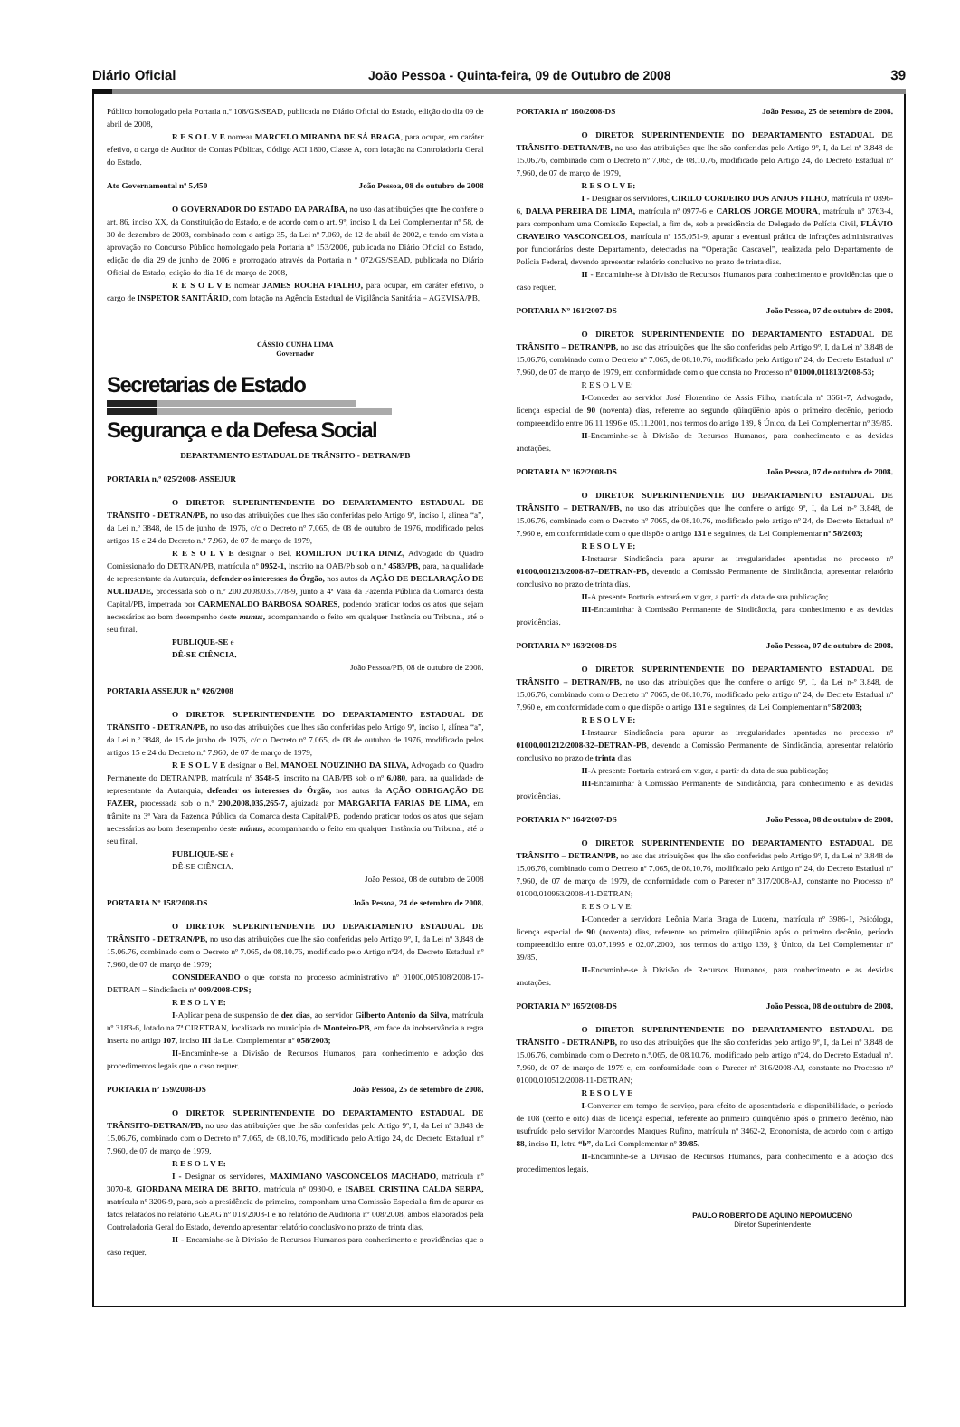Diário Oficial João Pessoa - Quinta-feira, 09 de Outubro de 2008 39
Público homologado pela Portaria n.º 108/GS/SEAD, publicada no Diário Oficial do Estado, edição do dia 09 de abril de 2008,
R E S O L V E nomear MARCELO MIRANDA DE SÁ BRAGA, para ocupar, em caráter efetivo, o cargo de Auditor de Contas Públicas, Código ACI 1800, Classe A, com lotação na Controladoria Geral do Estado.
Ato Governamental nº 5.450 João Pessoa, 08 de outubro de 2008
O GOVERNADOR DO ESTADO DA PARAÍBA, no uso das atribuições que lhe confere o art. 86, inciso XX, da Constituição do Estado, e de acordo com o art. 9º, inciso I, da Lei Complementar nº 58, de 30 de dezembro de 2003, combinado com o artigo 35, da Lei nº 7.069, de 12 de abril de 2002, e tendo em vista a aprovação no Concurso Público homologado pela Portaria nº 153/2006, publicada no Diário Oficial do Estado, edição do dia 29 de junho de 2006 e prorrogado através da Portaria n º 072/GS/SEAD, publicada no Diário Oficial do Estado, edição do dia 16 de março de 2008,
R E S O L V E nomear JAMES ROCHA FIALHO, para ocupar, em caráter efetivo, o cargo de INSPETOR SANITÁRIO, com lotação na Agência Estadual de Vigilância Sanitária – AGEVISA/PB.
CÁSSIO CUNHA LIMA
Governador
Secretarias de Estado
Segurança e da Defesa Social
DEPARTAMENTO ESTADUAL DE TRÂNSITO - DETRAN/PB
PORTARIA n.º 025/2008- ASSEJUR
O DIRETOR SUPERINTENDENTE DO DEPARTAMENTO ESTADUAL DE TRÂNSITO - DETRAN/PB, no uso das atribuições que lhes são conferidas pelo Artigo 9º, inciso I, alínea “a”, da Lei n.º 3848, de 15 de junho de 1976, c/c o Decreto nº 7.065, de 08 de outubro de 1976, modificado pelos artigos 15 e 24 do Decreto n.º 7.960, de 07 de março de 1979,
R E S O L V E designar o Bel. ROMILTON DUTRA DINIZ, Advogado do Quadro Comissionado do DETRAN/PB, matrícula nº 0952-1, inscrito na OAB/Pb sob o n.º 4583/PB, para, na qualidade de representante da Autarquia, defender os interesses do Órgão, nos autos da AÇÃO DE DECLARAÇÃO DE NULIDADE, processada sob o n.º 200.2008.035.778-9, junto a 4ª Vara da Fazenda Pública da Comarca desta Capital/PB, impetrada por CARMENALDO BARBOSA SOARES, podendo praticar todos os atos que sejam necessários ao bom desempenho deste munus, acompanhando o feito em qualquer Instância ou Tribunal, até o seu final.
PUBLIQUE-SE e
DÊ-SE CIÊNCIA.
João Pessoa/PB, 08 de outubro de 2008.
PORTARIA ASSEJUR n.º 026/2008
O DIRETOR SUPERINTENDENTE DO DEPARTAMENTO ESTADUAL DE TRÂNSITO - DETRAN/PB, no uso das atribuições que lhes são conferidas pelo Artigo 9º, inciso I, alínea “a”, da Lei n.º 3848, de 15 de junho de 1976, c/c o Decreto nº 7.065, de 08 de outubro de 1976, modificado pelos artigos 15 e 24 do Decreto n.º 7.960, de 07 de março de 1979,
R E S O L V E designar o Bel. MANOEL NOUZINHO DA SILVA, Advogado do Quadro Permanente do DETRAN/PB, matrícula nº 3548-5, inscrito na OAB/PB sob o nº 6.080, para, na qualidade de representante da Autarquia, defender os interesses do Órgão, nos autos da AÇÃO OBRIGAÇÃO DE FAZER, processada sob o n.º 200.2008.035.265-7, ajuizada por MARGARITA FARIAS DE LIMA, em trâmite na 3ª Vara da Fazenda Pública da Comarca desta Capital/PB, podendo praticar todos os atos que sejam necessários ao bom desempenho deste múnus, acompanhando o feito em qualquer Instância ou Tribunal, até o seu final.
PUBLIQUE-SE e
DÊ-SE CIÊNCIA.
João Pessoa, 08 de outubro de 2008
PORTARIA Nº 158/2008-DS João Pessoa, 24 de setembro de 2008.
O DIRETOR SUPERINTENDENTE DO DEPARTAMENTO ESTADUAL DE TRÂNSITO - DETRAN/PB, no uso das atribuições que lhe são conferidas pelo Artigo 9º, I, da Lei nº 3.848 de 15.06.76, combinado com o Decreto nº 7.065, de 08.10.76, modificado pelo Artigo nº24, do Decreto Estadual nº 7.960, de 07 de março de 1979;
CONSIDERANDO o que consta no processo administrativo nº 01000.005108/2008-17-DETRAN – Sindicância nº 009/2008-CPS;
R E S O L V E:
I-Aplicar pena de suspensão de dez dias, ao servidor Gilberto Antonio da Silva, matrícula nº 3183-6, lotado na 7ª CIRETRAN, localizada no município de Monteiro-PB, em face da inobservância a regra inserta no artigo 107, inciso III da Lei Complementar nº 058/2003;
II-Encaminhe-se a Divisão de Recursos Humanos, para conhecimento e adoção dos procedimentos legais que o caso requer.
PORTARIA nº 159/2008-DS João Pessoa, 25 de setembro de 2008.
O DIRETOR SUPERINTENDENTE DO DEPARTAMENTO ESTADUAL DE TRÂNSITO-DETRAN/PB, no uso das atribuições que lhe são conferidas pelo Artigo 9º, I, da Lei nº 3.848 de 15.06.76, combinado com o Decreto nº 7.065, de 08.10.76, modificado pelo Artigo 24, do Decreto Estadual nº 7.960, de 07 de março de 1979,
R E S O L V E:
I - Designar os servidores, MAXIMIANO VASCONCELOS MACHADO, matrícula nº 3070-8, GIORDANA MEIRA DE BRITO, matrícula nº 0930-0, e ISABEL CRISTINA CALDA SERPA, matrícula nº 3206-9, para, sob a presidência do primeiro, componham uma Comissão Especial a fim de apurar os fatos relatados no relatório GEAG nº 018/2008-I e no relatório de Auditoria nº 008/2008, ambos elaborados pela Controladoria Geral do Estado, devendo apresentar relatório conclusivo no prazo de trinta dias.
II - Encaminhe-se à Divisão de Recursos Humanos para conhecimento e providências que o caso requer.
PORTARIA nº 160/2008-DS João Pessoa, 25 de setembro de 2008.
O DIRETOR SUPERINTENDENTE DO DEPARTAMENTO ESTADUAL DE TRÂNSITO-DETRAN/PB, no uso das atribuições que lhe são conferidas pelo Artigo 9º, I, da Lei nº 3.848 de 15.06.76, combinado com o Decreto nº 7.065, de 08.10.76, modificado pelo Artigo 24, do Decreto Estadual nº 7.960, de 07 de março de 1979,
R E S O L V E:
I - Designar os servidores, CIRILO CORDEIRO DOS ANJOS FILHO, matrícula nº 0896-6, DALVA PEREIRA DE LIMA, matrícula nº 0977-6 e CARLOS JORGE MOURA, matrícula nº 3763-4, para componham uma Comissão Especial, a fim de, sob a presidência do Delegado de Polícia Civil, FLÁVIO CRAVEIRO VASCONCELOS, matrícula nº 155.051-9, apurar a eventual prática de infrações administrativas por funcionários deste Departamento, detectadas na “Operação Cascavel”, realizada pelo Departamento de Polícia Federal, devendo apresentar relatório conclusivo no prazo de trinta dias.
II - Encaminhe-se à Divisão de Recursos Humanos para conhecimento e providências que o caso requer.
PORTARIA Nº 161/2007-DS João Pessoa, 07 de outubro de 2008.
O DIRETOR SUPERINTENDENTE DO DEPARTAMENTO ESTADUAL DE TRÂNSITO – DETRAN/PB, no uso das atribuições que lhe são conferidas pelo Artigo 9º, I, da Lei nº 3.848 de 15.06.76, combinado com o Decreto nº 7.065, de 08.10.76, modificado pelo Artigo nº 24, do Decreto Estadual nº 7.960, de 07 de março de 1979, em conformidade com o que consta no Processo nº 01000.011813/2008-53;
R E S O L V E:
I-Conceder ao servidor José Florentino de Assis Filho, matrícula nº 3661-7, Advogado, licença especial de 90 (noventa) dias, referente ao segundo qüinqüênio após o primeiro decênio, período compreendido entre 06.11.1996 e 05.11.2001, nos termos do artigo 139, § Único, da Lei Complementar nº 39/85.
II-Encaminhe-se à Divisão de Recursos Humanos, para conhecimento e as devidas anotações.
PORTARIA Nº 162/2008-DS João Pessoa, 07 de outubro de 2008.
O DIRETOR SUPERINTENDENTE DO DEPARTAMENTO ESTADUAL DE TRÂNSITO – DETRAN/PB, no uso das atribuições que lhe confere o artigo 9º, I, da Lei n-º 3.848, de 15.06.76, combinado com o Decreto nº 7065, de 08.10.76, modificado pelo artigo nº 24, do Decreto Estadual nº 7.960 e, em conformidade com o que dispõe o artigo 131 e seguintes, da Lei Complementar nº 58/2003;
R E S O L V E:
I-Instaurar Sindicância para apurar as irregularidades apontadas no processo nº 01000.001213/2008-87–DETRAN-PB, devendo a Comissão Permanente de Sindicância, apresentar relatório conclusivo no prazo de trinta dias.
II-A presente Portaria entrará em vigor, a partir da data de sua publicação;
III-Encaminhar à Comissão Permanente de Sindicância, para conhecimento e as devidas providências.
PORTARIA Nº 163/2008-DS João Pessoa, 07 de outubro de 2008.
O DIRETOR SUPERINTENDENTE DO DEPARTAMENTO ESTADUAL DE TRÂNSITO – DETRAN/PB, no uso das atribuições que lhe confere o artigo 9º, I, da Lei n-º 3.848, de 15.06.76, combinado com o Decreto nº 7065, de 08.10.76, modificado pelo artigo nº 24, do Decreto Estadual nº 7.960 e, em conformidade com o que dispõe o artigo 131 e seguintes, da Lei Complementar nº 58/2003;
R E S O L V E:
I-Instaurar Sindicância para apurar as irregularidades apontadas no processo nº 01000.001212/2008-32–DETRAN-PB, devendo a Comissão Permanente de Sindicância, apresentar relatório conclusivo no prazo de trinta dias.
II-A presente Portaria entrará em vigor, a partir da data de sua publicação;
III-Encaminhar à Comissão Permanente de Sindicância, para conhecimento e as devidas providências.
PORTARIA Nº 164/2007-DS João Pessoa, 08 de outubro de 2008.
O DIRETOR SUPERINTENDENTE DO DEPARTAMENTO ESTADUAL DE TRÂNSITO – DETRAN/PB, no uso das atribuições que lhe são conferidas pelo Artigo 9º, I, da Lei nº 3.848 de 15.06.76, combinado com o Decreto nº 7.065, de 08.10.76, modificado pelo Artigo nº 24, do Decreto Estadual nº 7.960, de 07 de março de 1979, de conformidade com o Parecer nº 317/2008-AJ, constante no Processo nº 01000.010963/2008-41-DETRAN;
R E S O L V E:
I-Conceder a servidora Leônia Maria Braga de Lucena, matrícula nº 3986-1, Psicóloga, licença especial de 90 (noventa) dias, referente ao primeiro qüinqüênio após o primeiro decênio, período compreendido entre 03.07.1995 e 02.07.2000, nos termos do artigo 139, § Único, da Lei Complementar nº 39/85.
II-Encaminhe-se à Divisão de Recursos Humanos, para conhecimento e as devidas anotações.
PORTARIA Nº 165/2008-DS João Pessoa, 08 de outubro de 2008.
O DIRETOR SUPERINTENDENTE DO DEPARTAMENTO ESTADUAL DE TRÂNSITO - DETRAN/PB, no uso das atribuições que lhe são conferidas pelo artigo 9º, I, da Lei nº 3.848 de 15.06.76, combinado com o Decreto n.º.065, de 08.10.76, modificado pelo artigo nº24, do Decreto Estadual nº. 7.960, de 07 de março de 1979 e, em conformidade com o Parecer nº 316/2008-AJ, constante no Processo nº 01000.010512/2008-11-DETRAN;
R E S O L V E
I-Converter em tempo de serviço, para efeito de aposentadoria e disponibilidade, o período de 108 (cento e oito) dias de licença especial, referente ao primeiro qüinqüênio após o primeiro decênio, não usufruído pelo servidor Marcondes Marques Rufino, matrícula nº 3462-2, Economista, de acordo com o artigo 88, inciso II, letra “b”, da Lei Complementar nº 39/85.
II-Encaminhe-se a Divisão de Recursos Humanos, para conhecimento e a adoção dos procedimentos legais.
PAULO ROBERTO DE AQUINO NEPOMUCENO
Diretor Superintendente